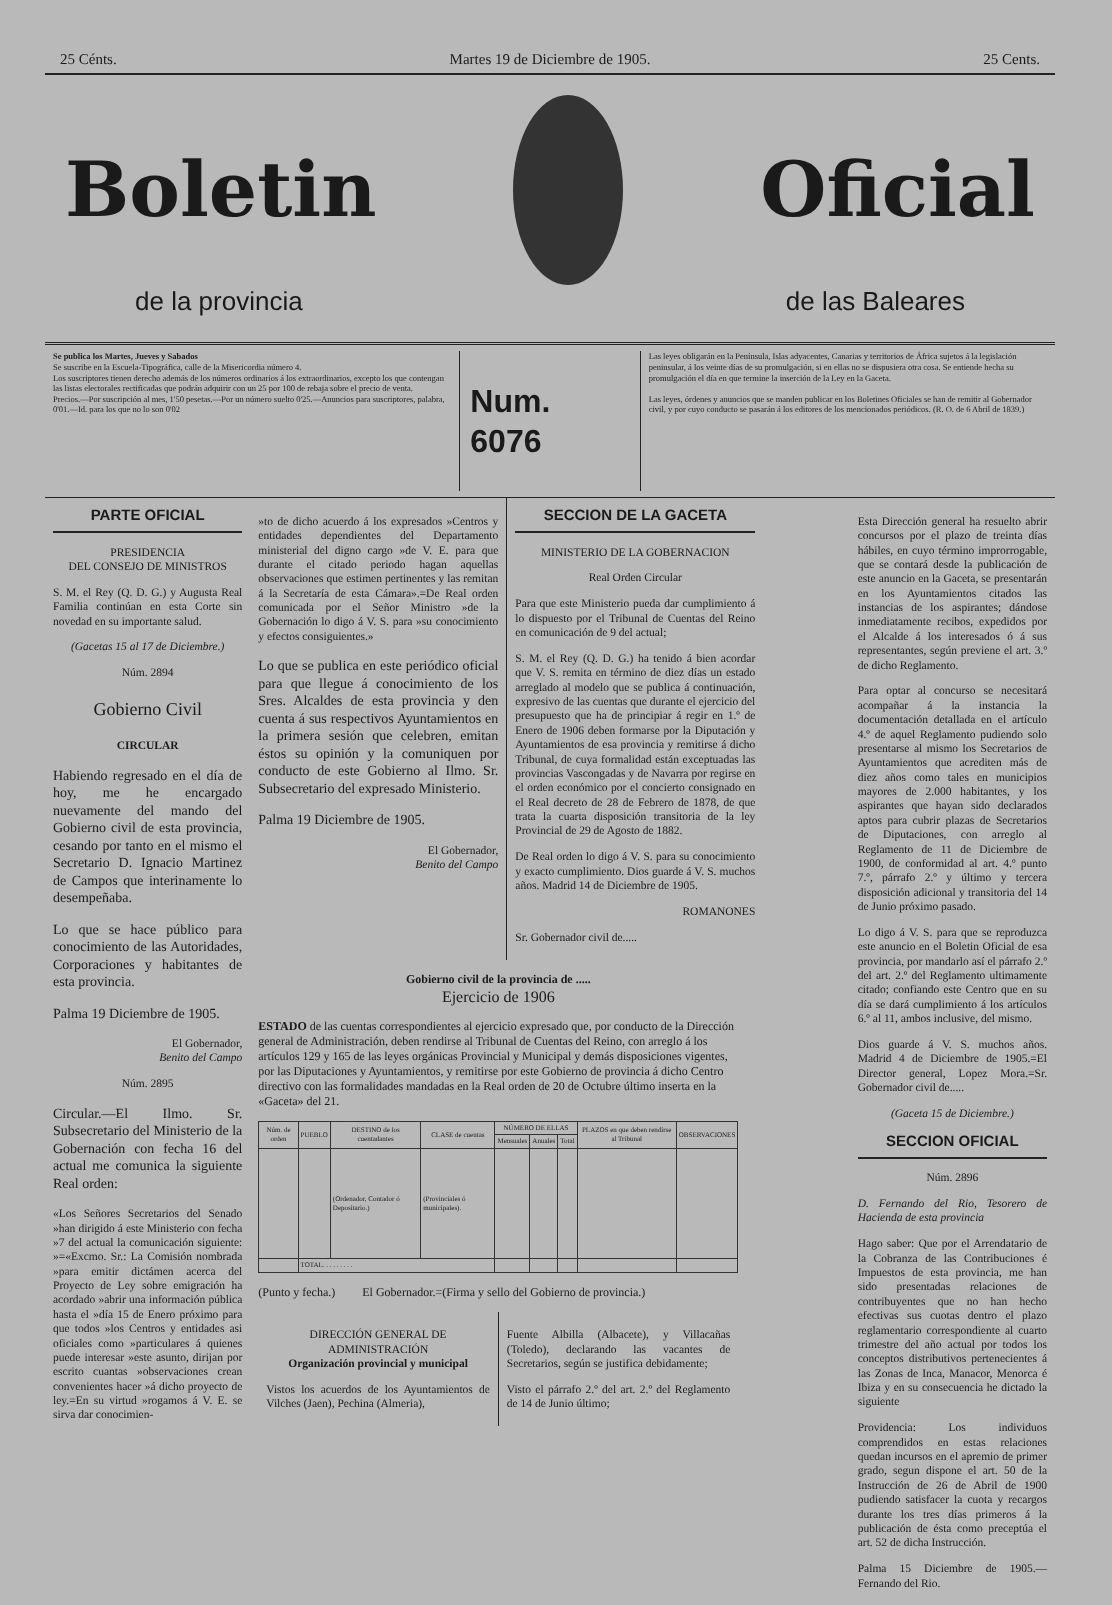25 Cénts. Martes 19 de Diciembre de 1905. 25 Cents.
Boletin Oficial
de la provincia de las Baleares
Se publica los Martes, Jueves y Sabados
Se suscribe en la Escuela-Tipográfica, calle de la Misericordia número 4.
Los suscriptores tienen derecho además de los números ordinarios á los extraordinarios, excepto los que contengan las listas electorales rectificadas que podrán adquirir con un 25 por 100 de rebaja sobre el precio de venta.
Precios.—Por suscripción al mes, 1'50 pesetas.—Por un número suelto 0'25.—Anuncios para suscriptores, palabra, 0'01.—Id. para los que no lo son 0'02
Num. 6076
Las leyes obligarán en la Península, Islas adyacentes, Canarias y territorios de África sujetos á la legislación peninsular, á los veinte días de su promulgación, si en ellas no se dispusiera otra cosa. Se entiende hecha su promulgación el día en que termine la inserción de la Ley en la Gaceta.
Las leyes, órdenes y anuncios que se manden publicar en los Boletines Oficiales se han de remitir al Gobernador civil, y por cuyo conducto se pasarán á los editores de los mencionados periódicos. (R. O. de 6 Abril de 1839.)
PARTE OFICIAL
PRESIDENCIA
DEL CONSEJO DE MINISTROS
S. M. el Rey (Q. D. G.) y Augusta Real Familia continúan en esta Corte sin novedad en su importante salud.
(Gacetas 15 al 17 de Diciembre.)
Núm. 2894
Gobierno Civil
CIRCULAR
Habiendo regresado en el día de hoy, me he encargado nuevamente del mando del Gobierno civil de esta provincia, cesando por tanto en el mismo el Secretario D. Ignacio Martinez de Campos que interinamente lo desempeñaba.
Lo que se hace público para conocimiento de las Autoridades, Corporaciones y habitantes de esta provincia.
Palma 19 Diciembre de 1905.
El Gobernador,
Benito del Campo
Núm. 2895
Circular.—El Ilmo. Sr. Subsecretario del Ministerio de la Gobernación con fecha 16 del actual me comunica la siguiente Real orden:
«Los Señores Secretarios del Senado »han dirigido á este Ministerio con fecha »7 del actual la comunicación siguiente: »=«Excmo. Sr.: La Comisión nombrada »para emitir dictámen acerca del Proyecto de Ley sobre emigración ha acordado »abrir una información pública hasta el »día 15 de Enero próximo para que todos »los Centros y entidades asi oficiales como »particulares á quienes puede interesar »este asunto, dirijan por escrito cuantas »observaciones crean convenientes hacer »á dicho proyecto de ley.=En su virtud »rogamos á V. E. se sirva dar conocimien-
»to de dicho acuerdo á los expresados »Centros y entidades dependientes del Departamento ministerial del digno cargo »de V. E. para que durante el citado periodo hagan aquellas observaciones que estimen pertinentes y las remitan á la Secretaría de esta Cámara».=De Real orden comunicada por el Señor Ministro »de la Gobernación lo digo á V. S. para »su conocimiento y efectos consiguientes.»
Lo que se publica en este periódico oficial para que llegue á conocimiento de los Sres. Alcaldes de esta provincia y den cuenta á sus respectivos Ayuntamientos en la primera sesión que celebren, emitan éstos su opinión y la comuniquen por conducto de este Gobierno al Ilmo. Sr. Subsecretario del expresado Ministerio.
Palma 19 Diciembre de 1905.
El Gobernador,
Benito del Campo
SECCION DE LA GACETA
MINISTERIO DE LA GOBERNACION
Real Orden Circular
Para que este Ministerio pueda dar cumplimiento á lo dispuesto por el Tribunal de Cuentas del Reino en comunicación de 9 del actual;
S. M. el Rey (Q. D. G.) ha tenido á bien acordar que V. S. remita en término de diez días un estado arreglado al modelo que se publica á continuación, expresivo de las cuentas que durante el ejercicio del presupuesto que ha de principiar á regir en 1.º de Enero de 1906 deben formarse por la Diputación y Ayuntamientos de esa provincia y remitirse á dicho Tribunal, de cuya formalidad están exceptuadas las provincias Vascongadas y de Navarra por regirse en el orden económico por el concierto consignado en el Real decreto de 28 de Febrero de 1878, de que trata la cuarta disposición transitoria de la ley Provincial de 29 de Agosto de 1882.
De Real orden lo digo á V. S. para su conocimiento y exacto cumplimiento. Dios guarde á V. S. muchos años. Madrid 14 de Diciembre de 1905.
ROMANONES
Sr. Gobernador civil de.....
Gobierno civil de la provincia de .....
Ejercicio de 1906
ESTADO de las cuentas correspondientes al ejercicio expresado que, por conducto de la Dirección general de Administración, deben rendirse al Tribunal de Cuentas del Reino, con arreglo á los artículos 129 y 165 de las leyes orgánicas Provincial y Municipal y demás disposiciones vigentes, por las Diputaciones y Ayuntamientos, y remitirse por este Gobierno de provincia á dicho Centro directivo con las formalidades mandadas en la Real orden de 20 de Octubre último inserta en la «Gaceta» del 21.
| Núm. de orden | PUEBLO | DESTINO de los cuentadantes | CLASE de cuentas | NÚMERO DE ELLAS | | | PLAZOS en que deben rendirse al Tribunal | OBSERVACIONES |
| --- | --- | --- | --- | --- | --- | --- | --- | --- |
| | | | | Mensuales | Anuales | Total | | |
| | | (Ordenador, Contador ó Depositario.) | (Provinciales ó municipales). | | | | | |
| | TOTAL. . . . . . . . . | | | | | | | |
(Punto y fecha.) El Gobernador.=(Firma y sello del Gobierno de provincia.)
DIRECCIÓN GENERAL DE ADMINISTRACIÓN
Organización provincial y municipal
Vistos los acuerdos de los Ayuntamientos de Vilches (Jaen), Pechina (Almeria),
Fuente Albilla (Albacete), y Villacañas (Toledo), declarando las vacantes de Secretarios, según se justifica debidamente;
Visto el párrafo 2.º del art. 2.º del Reglamento de 14 de Junio último;
Esta Dirección general ha resuelto abrir concursos por el plazo de treinta días hábiles, en cuyo término improrrogable, que se contará desde la publicación de este anuncio en la Gaceta, se presentarán en los Ayuntamientos citados las instancias de los aspirantes; dándose inmediatamente recibos, expedidos por el Alcalde á los interesados ó á sus representantes, según previene el art. 3.º de dicho Reglamento.
Para optar al concurso se necesitará acompañar á la instancia la documentación detallada en el artículo 4.º de aquel Reglamento pudiendo solo presentarse al mismo los Secretarios de Ayuntamientos que acrediten más de diez años como tales en municipios mayores de 2.000 habitantes, y los aspirantes que hayan sido declarados aptos para cubrir plazas de Secretarios de Diputaciones, con arreglo al Reglamento de 11 de Diciembre de 1900, de conformidad al art. 4.º punto 7.º, párrafo 2.º y último y tercera disposición adicional y transitoria del 14 de Junio próximo pasado.
Lo digo á V. S. para que se reproduzca este anuncio en el Boletin Oficial de esa provincia, por mandarlo así el párrafo 2.º del art. 2.º del Reglamento ultimamente citado; confiando este Centro que en su día se dará cumplimiento á los artículos 6.º al 11, ambos inclusive, del mismo.
Dios guarde á V. S. muchos años. Madrid 4 de Diciembre de 1905.=El Director general, Lopez Mora.=Sr. Gobernador civil de.....
(Gaceta 15 de Diciembre.)
SECCION OFICIAL
Núm. 2896
D. Fernando del Rio, Tesorero de Hacienda de esta provincia
Hago saber: Que por el Arrendatario de la Cobranza de las Contribuciones é Impuestos de esta provincia, me han sido presentadas relaciones de contribuyentes que no han hecho efectivas sus cuotas dentro el plazo reglamentario correspondiente al cuarto trimestre del año actual por todos los conceptos distributivos pertenecientes á las Zonas de Inca, Manacor, Menorca é Ibiza y en su consecuencia he dictado la siguiente
Providencia: Los individuos comprendidos en estas relaciones quedan incursos en el apremio de primer grado, segun dispone el art. 50 de la Instrucción de 26 de Abril de 1900 pudiendo satisfacer la cuota y recargos durante los tres días primeros á la publicación de ésta como preceptúa el art. 52 de dicha Instrucción.
Palma 15 Diciembre de 1905.—Fernando del Rio.